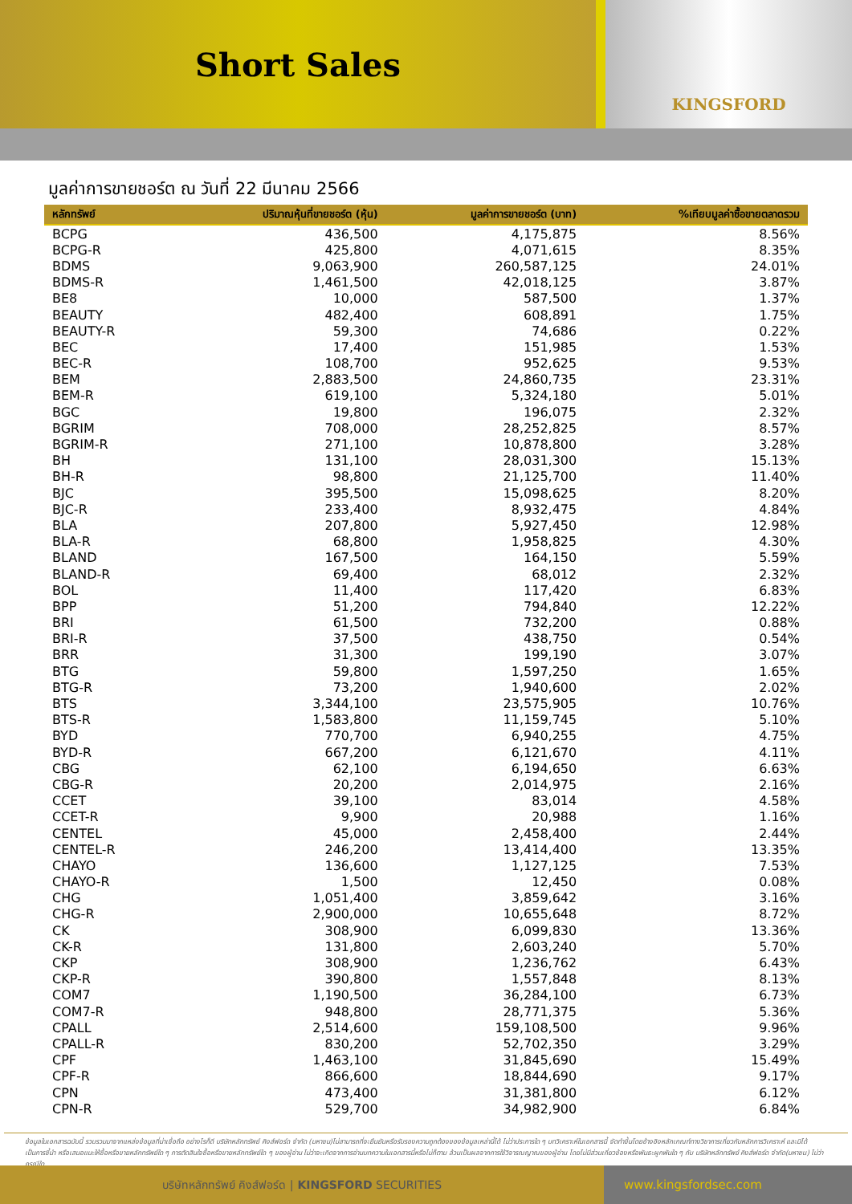Short Sales
KINGSFORD
มูลค่าการขายชอร์ต ณ วันที่ 22 มีนาคม 2566
| หลักทรัพย์ | ปริมาณหุ้นที่ขายชอร์ต (หุ้น) | มูลค่าการขายชอร์ต (บาท) | %เทียบมูลค่าซื้อขายตลาดรวม |
| --- | --- | --- | --- |
| BCPG | 436,500 | 4,175,875 | 8.56% |
| BCPG-R | 425,800 | 4,071,615 | 8.35% |
| BDMS | 9,063,900 | 260,587,125 | 24.01% |
| BDMS-R | 1,461,500 | 42,018,125 | 3.87% |
| BE8 | 10,000 | 587,500 | 1.37% |
| BEAUTY | 482,400 | 608,891 | 1.75% |
| BEAUTY-R | 59,300 | 74,686 | 0.22% |
| BEC | 17,400 | 151,985 | 1.53% |
| BEC-R | 108,700 | 952,625 | 9.53% |
| BEM | 2,883,500 | 24,860,735 | 23.31% |
| BEM-R | 619,100 | 5,324,180 | 5.01% |
| BGC | 19,800 | 196,075 | 2.32% |
| BGRIM | 708,000 | 28,252,825 | 8.57% |
| BGRIM-R | 271,100 | 10,878,800 | 3.28% |
| BH | 131,100 | 28,031,300 | 15.13% |
| BH-R | 98,800 | 21,125,700 | 11.40% |
| BJC | 395,500 | 15,098,625 | 8.20% |
| BJC-R | 233,400 | 8,932,475 | 4.84% |
| BLA | 207,800 | 5,927,450 | 12.98% |
| BLA-R | 68,800 | 1,958,825 | 4.30% |
| BLAND | 167,500 | 164,150 | 5.59% |
| BLAND-R | 69,400 | 68,012 | 2.32% |
| BOL | 11,400 | 117,420 | 6.83% |
| BPP | 51,200 | 794,840 | 12.22% |
| BRI | 61,500 | 732,200 | 0.88% |
| BRI-R | 37,500 | 438,750 | 0.54% |
| BRR | 31,300 | 199,190 | 3.07% |
| BTG | 59,800 | 1,597,250 | 1.65% |
| BTG-R | 73,200 | 1,940,600 | 2.02% |
| BTS | 3,344,100 | 23,575,905 | 10.76% |
| BTS-R | 1,583,800 | 11,159,745 | 5.10% |
| BYD | 770,700 | 6,940,255 | 4.75% |
| BYD-R | 667,200 | 6,121,670 | 4.11% |
| CBG | 62,100 | 6,194,650 | 6.63% |
| CBG-R | 20,200 | 2,014,975 | 2.16% |
| CCET | 39,100 | 83,014 | 4.58% |
| CCET-R | 9,900 | 20,988 | 1.16% |
| CENTEL | 45,000 | 2,458,400 | 2.44% |
| CENTEL-R | 246,200 | 13,414,400 | 13.35% |
| CHAYO | 136,600 | 1,127,125 | 7.53% |
| CHAYO-R | 1,500 | 12,450 | 0.08% |
| CHG | 1,051,400 | 3,859,642 | 3.16% |
| CHG-R | 2,900,000 | 10,655,648 | 8.72% |
| CK | 308,900 | 6,099,830 | 13.36% |
| CK-R | 131,800 | 2,603,240 | 5.70% |
| CKP | 308,900 | 1,236,762 | 6.43% |
| CKP-R | 390,800 | 1,557,848 | 8.13% |
| COM7 | 1,190,500 | 36,284,100 | 6.73% |
| COM7-R | 948,800 | 28,771,375 | 5.36% |
| CPALL | 2,514,600 | 159,108,500 | 9.96% |
| CPALL-R | 830,200 | 52,702,350 | 3.29% |
| CPF | 1,463,100 | 31,845,690 | 15.49% |
| CPF-R | 866,600 | 18,844,690 | 9.17% |
| CPN | 473,400 | 31,381,800 | 6.12% |
| CPN-R | 529,700 | 34,982,900 | 6.84% |
ข้อมูลในเอกสารฉบับนี้ รวบรวมมาจากแหล่งข้อมูลที่น่าเชื่อถือ อย่างไรก็ดี บริษัทหลักทรัพย์ คิงส์ฟอร์ด จำกัด (มหาชน)ไม่สามารถที่จะยืนยันหรือรับรองความถูกต้องของข้อมูลเหล่านี้ได้ ไม่ว่าประการใด ๆ บทวิเคราะห์ในเอกสารนี้ จัดทำขึ้นโดยอ้างอิงหลักเกณฑ์ทางวิชาการเกี่ยวกับหลักการวิเคราะห์ และมิได้เป็นการชี้นำ หรือเสนอแนะให้ซื้อหรือขายหลักทรัพย์ใด ๆ การตัดสินใจซื้อหรือขายหลักทรัพย์ใด ๆ ของผู้อ่าน ไม่ว่าจะเกิดจากการอ่านบทความในเอกสารนี้หรือไม่ก็ตาม ล้วนเป็นผลจากการใช้วิจารณญาณของผู้อ่าน โดยไม่มีส่วนเกี่ยวข้องหรือพันธะผูกพันใด ๆ กับ บริษัทหลักทรัพย์ คิงส์ฟอร์ด จำกัด(มหาชน) ไม่ว่ากรณีใด
บริษัทหลักทรัพย์ คิงส์ฟอร์ด | KINGSFORD SECURITIES www.kingsfordsec.com